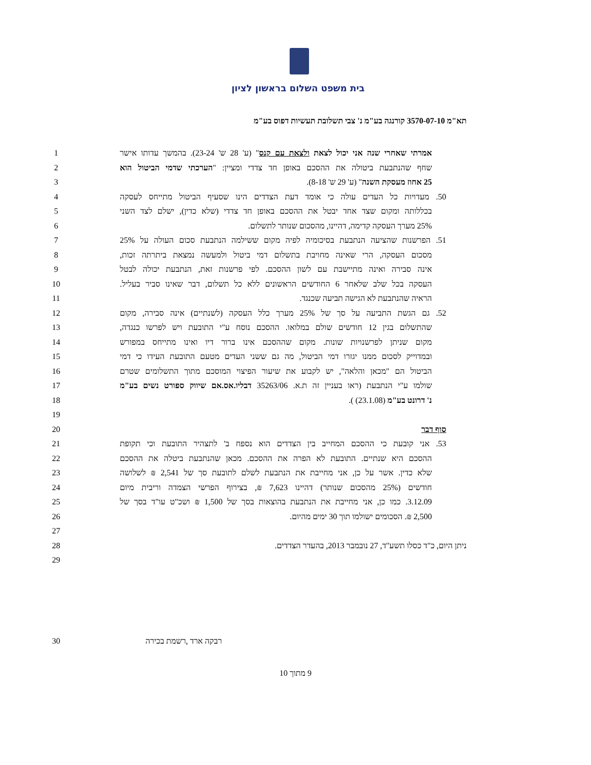בית משפט השלום בראשון לציון
תא"מ 3570-07-10 קורנגה בע"מ נ' צבי תשלובת תעשיות דפוס בע"מ
1
אמרתי שאחרי שנה אני יכול לצאת ולצאת עם קנס" (ע' 28 ש' 23-24). בהמשך עדותו אישר
2
שחף שהנתבעת ביטולה את ההסכם באופן חד צדדי ומציין: "הערכתי שדמי הביטול הוא
3 25 אחוז מעסקת השנה" (ע' 29 ש' 8-18).
4
50. מעדויות כל העדים עולה כי אומד דעת הצדדים הינו שסעיף הביטול מתייחס לעסקה
5
בכללותה ומקום שצד אחד יבטל את ההסכם באופן חד צדדי (שלא כדין), ישלם לצד השני
6 25% מערך העסקה קדימה, דהיינו, מהסכום שנותר לתשלום.
7
51. הפרשנות שהציעה הנתבעת בסיכומיה לפיה מקום ששילמה הנתבעת סכום העולה על 25%
8
מסכום העסקה, הרי שאינה מחויבת בתשלום דמי ביטול ולמעשה נמצאת ביתרתה זכות,
9
אינה סבירה ואינה מתיישבת עם לשון ההסכם. לפי פרשנות זאת, הנתבעת יכולה לבטל
10
העסקה בכל שלב שלאחר 6 החודשים הראשונים ללא כל תשלום, דבר שאינו סביר בעליל.
11 הראיה שהנתבעת לא הגישה תביעה שכנגד.
12
52. גם הגשת התביעה על סך של 25% מערך כלל העסקה (לשנתיים) אינה סבירה, מקום
13
שהתשלום בגין 12 חודשים שולם במלואו. ההסכם נוסח ע"י התובעת ויש לפרשו כנגדה,
14
מקום שניתן לפרשנויות שונות. מקום שההסכם אינו ברור דיו ואינו מתייחס במפורש
15
ובמדוייק לסכום ממנו יגזרו דמי הביטול, מה גם ששני העדים מטעם התובעת העידו כי דמי
16
הביטול הם "מכאן והלאה", יש לקבוע את שיעור הפיצוי המוסכם מתוך התשלומים שטרם
17
שולמו ע"י הנתבעת (ראו בעניין זה ת.א. 35263/06 דבליו.אס.אם שיווק ספורט נשים בע"מ
18 נ' דרונט בע"מ (23.1.08) ).
19
20 סוף דבר
21
53. אני קובעת כי ההסכם המחייב בין הצדדים הוא נספח ב' לתצהיר התובעת וכי תקופת
22
ההסכם היא שנתיים. התובעת לא הפרה את ההסכם. מכאן שהנתבעת ביטלה את ההסכם
23
שלא כדין. אשר על כן, אני מחייבת את הנתבעת לשלם לתובעת סך של 2,541 ₪ לשלושה
24
חודשים (25% מהסכום שנותר) דהיינו 7,623 ₪, בצירוף הפרשי הצמדה וריבית מיום
25
3.12.09. כמו כן, אני מחייבת את הנתבעת בהוצאות בסך של 1,500 ₪ ושכ"ט עו"ד בסך של
26 2,500 ₪. הסכומים ישולמו תוך 30 ימים מהיום.
27
28 ניתן היום, כ"ד כסלו תשע"ד, 27 נובמבר 2013, בהעדר הצדדים.
29
30 רבקה ארד ,רשמת בכירה
9 מתוך 10